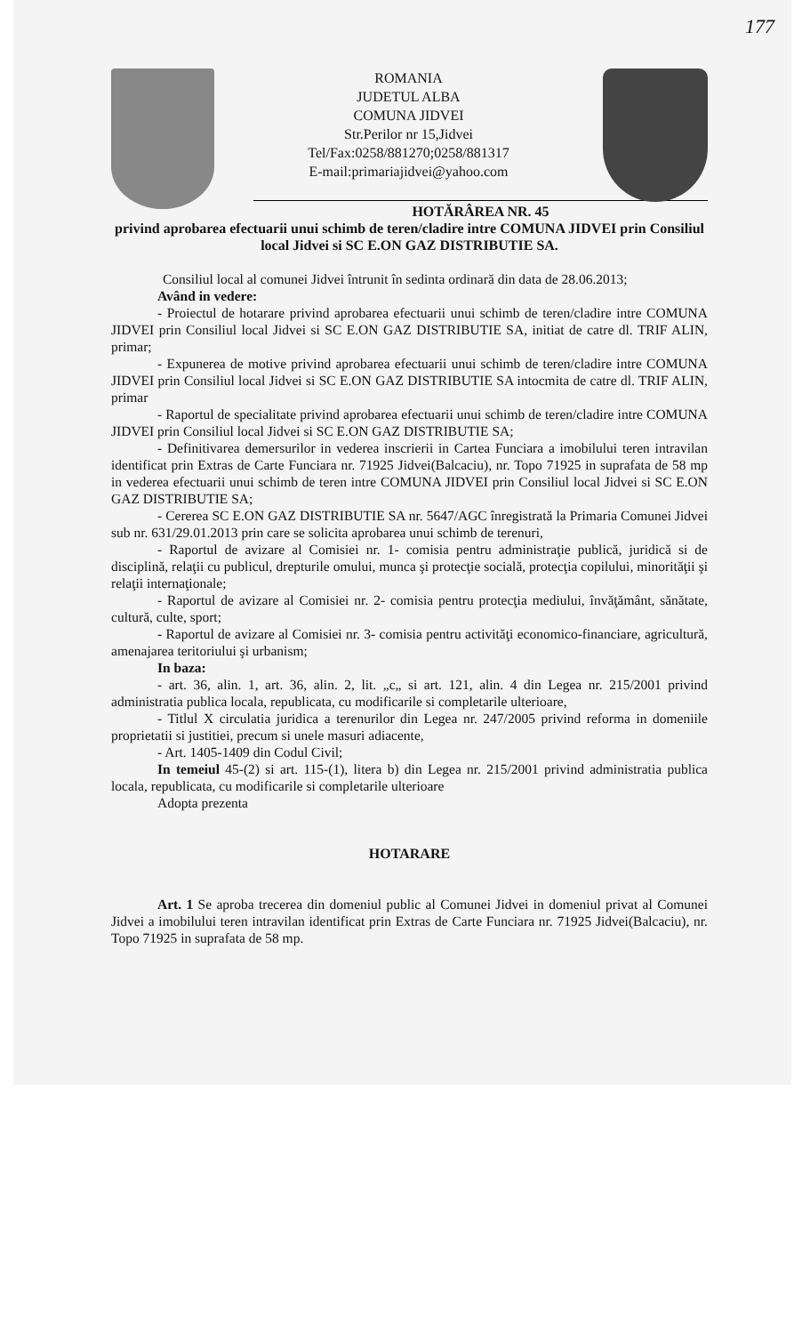177
ROMANIA
JUDETUL ALBA
COMUNA JIDVEI
Str.Perilor nr 15,Jidvei
Tel/Fax:0258/881270;0258/881317
E-mail:primariajidvei@yahoo.com
HOTĂRÂREA NR. 45
privind aprobarea efectuarii unui schimb de teren/cladire intre COMUNA JIDVEI prin Consiliul local Jidvei si SC E.ON GAZ DISTRIBUTIE SA.
Consiliul local al comunei Jidvei întrunit în sedinta ordinară din data de 28.06.2013;
Având in vedere:
- Proiectul de hotarare privind aprobarea efectuarii unui schimb de teren/cladire intre COMUNA JIDVEI prin Consiliul local Jidvei si SC E.ON GAZ DISTRIBUTIE SA, initiat de catre dl. TRIF ALIN, primar;
- Expunerea de motive privind aprobarea efectuarii unui schimb de teren/cladire intre COMUNA JIDVEI prin Consiliul local Jidvei si SC E.ON GAZ DISTRIBUTIE SA intocmita de catre dl. TRIF ALIN, primar
- Raportul de specialitate privind aprobarea efectuarii unui schimb de teren/cladire intre COMUNA JIDVEI prin Consiliul local Jidvei si SC E.ON GAZ DISTRIBUTIE SA;
- Definitivarea demersurilor in vederea inscrierii in Cartea Funciara a imobilului teren intravilan identificat prin Extras de Carte Funciara nr. 71925 Jidvei(Balcaciu), nr. Topo 71925 in suprafata de 58 mp in vederea efectuarii unui schimb de teren intre COMUNA JIDVEI prin Consiliul local Jidvei si SC E.ON GAZ DISTRIBUTIE SA;
- Cererea SC E.ON GAZ DISTRIBUTIE SA nr. 5647/AGC înregistrată la Primaria Comunei Jidvei sub nr. 631/29.01.2013 prin care se solicita aprobarea unui schimb de terenuri,
- Raportul de avizare al Comisiei nr. 1- comisia pentru administraţie publică, juridică si de disciplină, relaţii cu publicul, drepturile omului, munca şi protecţie socială, protecţia copilului, minorităţii şi relaţii internaţionale;
- Raportul de avizare al Comisiei nr. 2- comisia pentru protecţia mediului, învăţământ, sănătate, cultură, culte, sport;
- Raportul de avizare al Comisiei nr. 3- comisia pentru activităţi economico-financiare, agricultură, amenajarea teritoriului şi urbanism;
In baza:
- art. 36, alin. 1, art. 36, alin. 2, lit. „c„ si art. 121, alin. 4 din Legea nr. 215/2001 privind administratia publica locala, republicata, cu modificarile si completarile ulterioare,
- Titlul X circulatia juridica a terenurilor din Legea nr. 247/2005 privind reforma in domeniile proprietatii si justitiei, precum si unele masuri adiacente,
- Art. 1405-1409 din Codul Civil;
In temeiul 45-(2) si art. 115-(1), litera b) din Legea nr. 215/2001 privind administratia publica locala, republicata, cu modificarile si completarile ulterioare
Adopta prezenta
HOTARARE
Art. 1 Se aproba trecerea din domeniul public al Comunei Jidvei in domeniul privat al Comunei Jidvei a imobilului teren intravilan identificat prin Extras de Carte Funciara nr. 71925 Jidvei(Balcaciu), nr. Topo 71925 in suprafata de 58 mp.